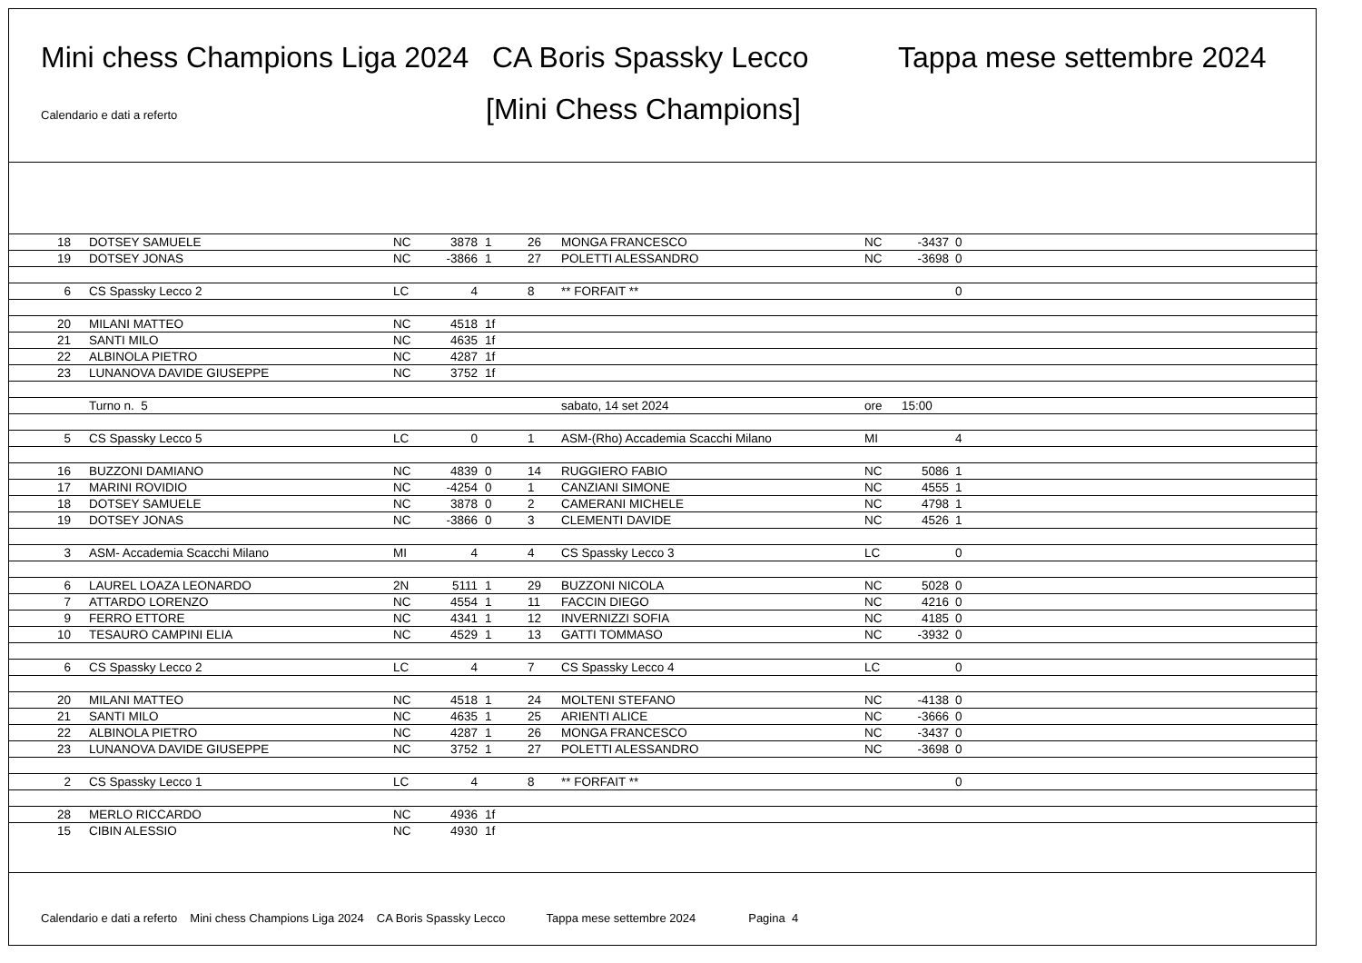Mini chess Champions Liga 2024 CA Boris Spassky Lecco Tappa mese settembre 2024
Calendario e dati a referto [Mini Chess Champions]
| 18 | DOTSEY SAMUELE | NC | 3878 | 1 | 26 | MONGA FRANCESCO | NC | -3437 | 0 |
| 19 | DOTSEY JONAS | NC | -3866 | 1 | 27 | POLETTI ALESSANDRO | NC | -3698 | 0 |
| 6 | CS Spassky Lecco 2 | LC | 4 | | 8 | ** FORFAIT ** | | | 0 |
| 20 | MILANI MATTEO | NC | 4518 | 1f | | | | | |
| 21 | SANTI MILO | NC | 4635 | 1f | | | | | |
| 22 | ALBINOLA PIETRO | NC | 4287 | 1f | | | | | |
| 23 | LUNANOVA DAVIDE GIUSEPPE | NC | 3752 | 1f | | | | | |
| | Turno n. 5 | | | | | sabato, 14 set 2024 | ore | 15:00 | |
| 5 | CS Spassky Lecco 5 | LC | 0 | | 1 | ASM-(Rho) Accademia Scacchi Milano | MI | | 4 |
| 16 | BUZZONI DAMIANO | NC | 4839 | 0 | 14 | RUGGIERO FABIO | NC | 5086 | 1 |
| 17 | MARINI ROVIDIO | NC | -4254 | 0 | 1 | CANZIANI SIMONE | NC | 4555 | 1 |
| 18 | DOTSEY SAMUELE | NC | 3878 | 0 | 2 | CAMERANI MICHELE | NC | 4798 | 1 |
| 19 | DOTSEY JONAS | NC | -3866 | 0 | 3 | CLEMENTI DAVIDE | NC | 4526 | 1 |
| 3 | ASM- Accademia Scacchi Milano | MI | 4 | | 4 | CS Spassky Lecco 3 | LC | | 0 |
| 6 | LAUREL LOAZA LEONARDO | 2N | 5111 | 1 | 29 | BUZZONI NICOLA | NC | 5028 | 0 |
| 7 | ATTARDO LORENZO | NC | 4554 | 1 | 11 | FACCIN DIEGO | NC | 4216 | 0 |
| 9 | FERRO ETTORE | NC | 4341 | 1 | 12 | INVERNIZZI SOFIA | NC | 4185 | 0 |
| 10 | TESAURO CAMPINI ELIA | NC | 4529 | 1 | 13 | GATTI TOMMASO | NC | -3932 | 0 |
| 6 | CS Spassky Lecco 2 | LC | 4 | | 7 | CS Spassky Lecco 4 | LC | | 0 |
| 20 | MILANI MATTEO | NC | 4518 | 1 | 24 | MOLTENI STEFANO | NC | -4138 | 0 |
| 21 | SANTI MILO | NC | 4635 | 1 | 25 | ARIENTI ALICE | NC | -3666 | 0 |
| 22 | ALBINOLA PIETRO | NC | 4287 | 1 | 26 | MONGA FRANCESCO | NC | -3437 | 0 |
| 23 | LUNANOVA DAVIDE GIUSEPPE | NC | 3752 | 1 | 27 | POLETTI ALESSANDRO | NC | -3698 | 0 |
| 2 | CS Spassky Lecco 1 | LC | 4 | | 8 | ** FORFAIT ** | | | 0 |
| 28 | MERLO RICCARDO | NC | 4936 | 1f | | | | | |
| 15 | CIBIN ALESSIO | NC | 4930 | 1f | | | | | |
Calendario e dati a referto Mini chess Champions Liga 2024 CA Boris Spassky Lecco Tappa mese settembre 2024 Pagina 4